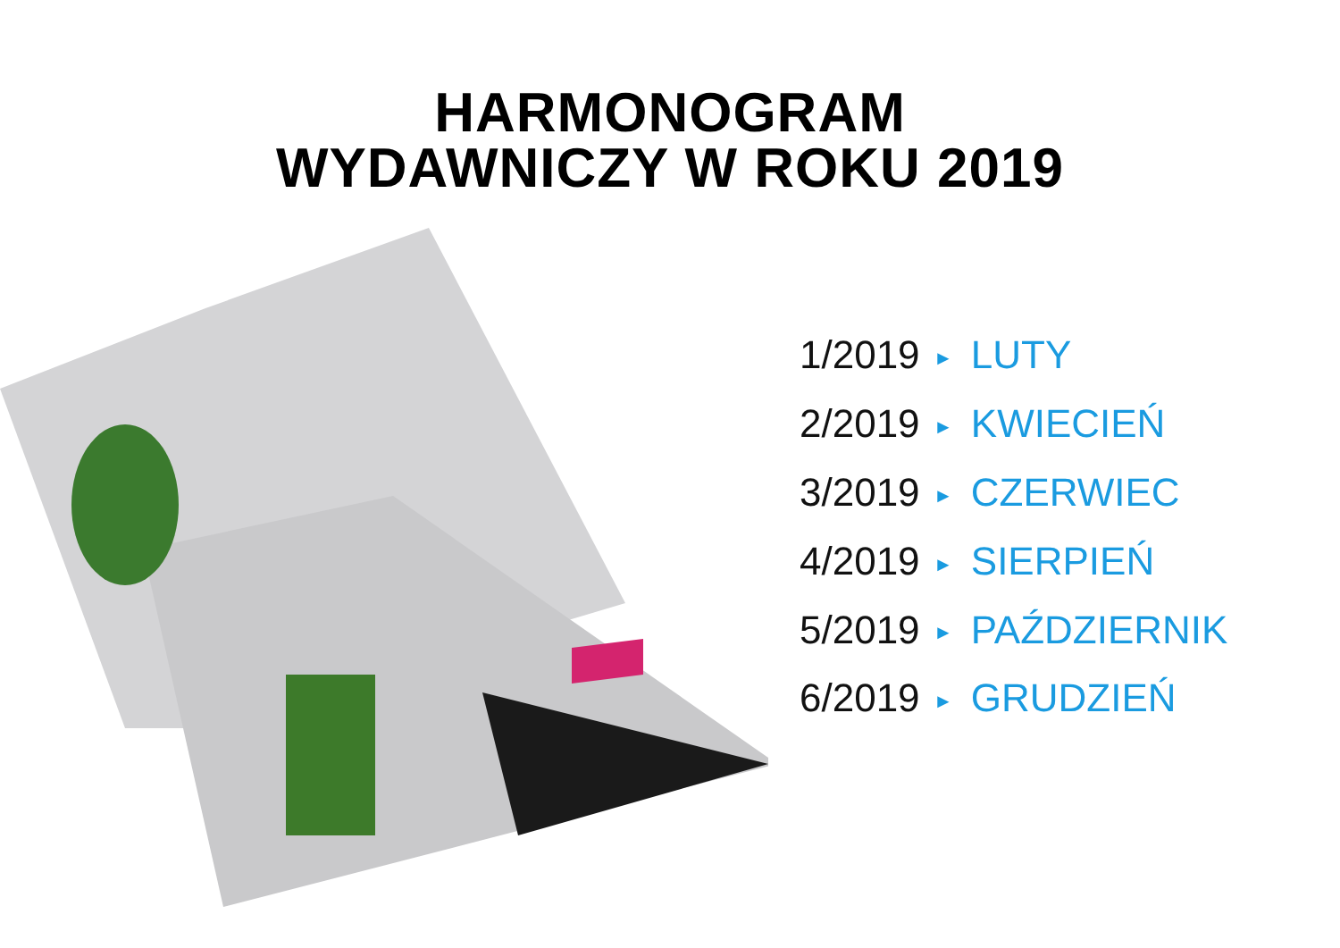HARMONOGRAM
WYDAWNICZY W ROKU 2019
1/2019 ► LUTY
2/2019 ► KWIECIEŃ
3/2019 ► CZERWIEC
4/2019 ► SIERPIEŃ
5/2019 ► PAŹDZIERNIK
6/2019 ► GRUDZIEŃ